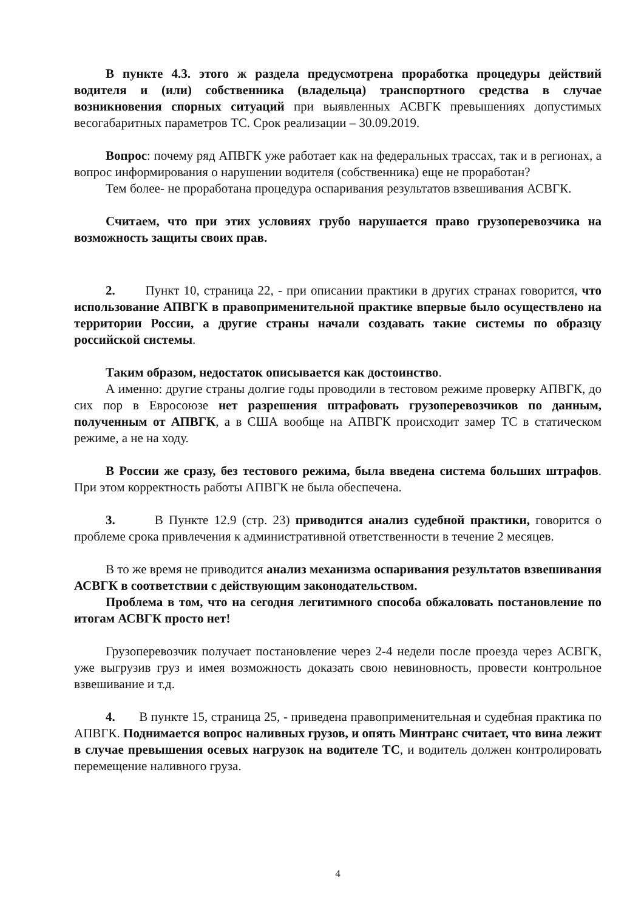В пункте 4.3. этого ж раздела предусмотрена проработка процедуры действий водителя и (или) собственника (владельца) транспортного средства в случае возникновения спорных ситуаций при выявленных АСВГК превышениях допустимых весогабаритных параметров ТС. Срок реализации – 30.09.2019.
Вопрос: почему ряд АПВГК уже работает как на федеральных трассах, так и в регионах, а вопрос информирования о нарушении водителя (собственника) еще не проработан?
Тем более- не проработана процедура оспаривания результатов взвешивания АСВГК.
Считаем, что при этих условиях грубо нарушается право грузоперевозчика на возможность защиты своих прав.
2. Пункт 10, страница 22, - при описании практики в других странах говорится, что использование АПВГК в правоприменительной практике впервые было осуществлено на территории России, а другие страны начали создавать такие системы по образцу российской системы.
Таким образом, недостаток описывается как достоинство.
А именно: другие страны долгие годы проводили в тестовом режиме проверку АПВГК, до сих пор в Евросоюзе нет разрешения штрафовать грузоперевозчиков по данным, полученным от АПВГК, а в США вообще на АПВГК происходит замер ТС в статическом режиме, а не на ходу.
В России же сразу, без тестового режима, была введена система больших штрафов. При этом корректность работы АПВГК не была обеспечена.
3. В Пункте 12.9 (стр. 23) приводится анализ судебной практики, говорится о проблеме срока привлечения к административной ответственности в течение 2 месяцев.
В то же время не приводится анализ механизма оспаривания результатов взвешивания АСВГК в соответствии с действующим законодательством.
Проблема в том, что на сегодня легитимного способа обжаловать постановление по итогам АСВГК просто нет!
Грузоперевозчик получает постановление через 2-4 недели после проезда через АСВГК, уже выгрузив груз и имея возможность доказать свою невиновность, провести контрольное взвешивание и т.д.
4. В пункте 15, страница 25, - приведена правоприменительная и судебная практика по АПВГК. Поднимается вопрос наливных грузов, и опять Минтранс считает, что вина лежит в случае превышения осевых нагрузок на водителе ТС, и водитель должен контролировать перемещение наливного груза.
4